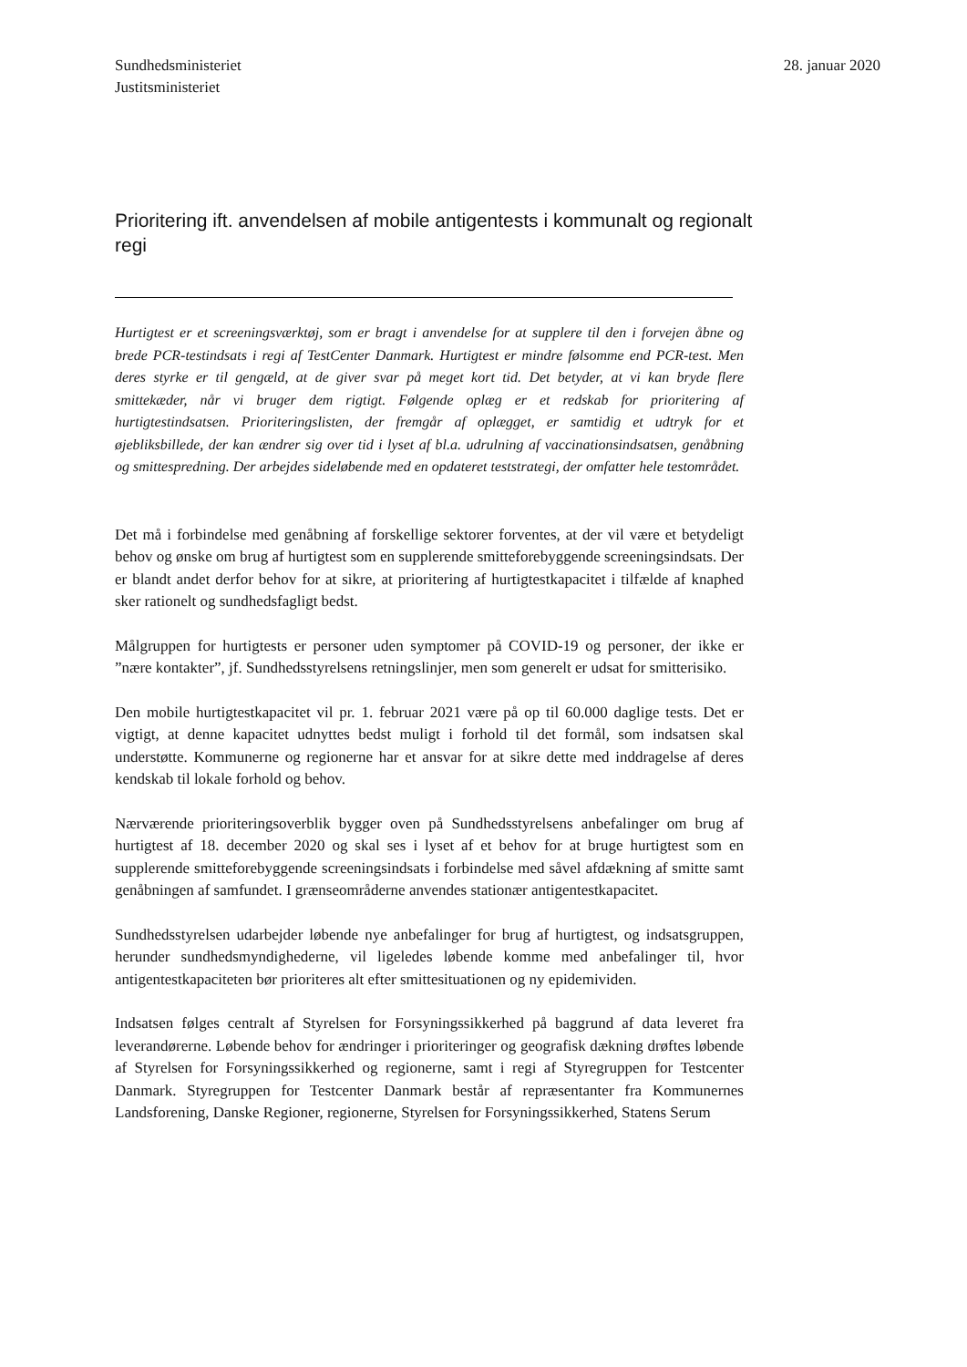Sundhedsministeriet
Justitsministeriet
28. januar 2020
Prioritering ift. anvendelsen af mobile antigentests i kommunalt og regionalt regi
Hurtigtest er et screeningsværktøj, som er bragt i anvendelse for at supplere til den i forvejen åbne og brede PCR-testindsats i regi af TestCenter Danmark. Hurtigtest er mindre følsomme end PCR-test. Men deres styrke er til gengæld, at de giver svar på meget kort tid. Det betyder, at vi kan bryde flere smittekæder, når vi bruger dem rigtigt. Følgende oplæg er et redskab for prioritering af hurtigtestindsatsen. Prioriteringslisten, der fremgår af oplægget, er samtidig et udtryk for et øjebliksbillede, der kan ændrer sig over tid i lyset af bl.a. udrulning af vaccinationsindsatsen, genåbning og smittespredning. Der arbejdes sideløbende med en opdateret teststrategi, der omfatter hele testområdet.
Det må i forbindelse med genåbning af forskellige sektorer forventes, at der vil være et betydeligt behov og ønske om brug af hurtigtest som en supplerende smitteforebyggende screeningsindsats. Der er blandt andet derfor behov for at sikre, at prioritering af hurtigtestkapacitet i tilfælde af knaphed sker rationelt og sundhedsfagligt bedst.
Målgruppen for hurtigtests er personer uden symptomer på COVID-19 og personer, der ikke er ”nære kontakter”, jf. Sundhedsstyrelsens retningslinjer, men som generelt er udsat for smitterisiko.
Den mobile hurtigtestkapacitet vil pr. 1. februar 2021 være på op til 60.000 daglige tests. Det er vigtigt, at denne kapacitet udnyttes bedst muligt i forhold til det formål, som indsatsen skal understøtte. Kommunerne og regionerne har et ansvar for at sikre dette med inddragelse af deres kendskab til lokale forhold og behov.
Nærværende prioriteringsoverblik bygger oven på Sundhedsstyrelsens anbefalinger om brug af hurtigtest af 18. december 2020 og skal ses i lyset af et behov for at bruge hurtigtest som en supplerende smitteforebyggende screeningsindsats i forbindelse med såvel afdækning af smitte samt genåbningen af samfundet. I grænseområderne anvendes stationær antigentestkapacitet.
Sundhedsstyrelsen udarbejder løbende nye anbefalinger for brug af hurtigtest, og indsatsgruppen, herunder sundhedsmyndighederne, vil ligeledes løbende komme med anbefalinger til, hvor antigentestkapaciteten bør prioriteres alt efter smittesituationen og ny epidemividen.
Indsatsen følges centralt af Styrelsen for Forsyningssikkerhed på baggrund af data leveret fra leverandørerne. Løbende behov for ændringer i prioriteringer og geografisk dækning drøftes løbende af Styrelsen for Forsyningssikkerhed og regionerne, samt i regi af Styregruppen for Testcenter Danmark. Styregruppen for Testcenter Danmark består af repræsentanter fra Kommunernes Landsforening, Danske Regioner, regionerne, Styrelsen for Forsyningssikkerhed, Statens Serum